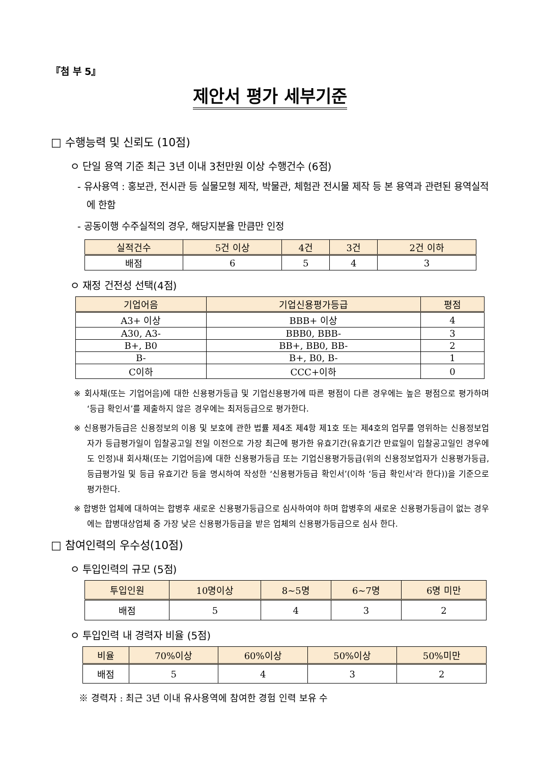『첨 부 5』
제안서 평가 세부기준
□ 수행능력 및 신뢰도 (10점)
ㅇ 단일 용역 기준 최근 3년 이내 3천만원 이상 수행건수 (6점)
- 유사용역 : 홍보관, 전시관 등 실물모형 제작, 박물관, 체험관 전시물 제작 등 본 용역과 관련된 용역실적에 한함
- 공동이행 수주실적의 경우, 해당지분율 만큼만 인정
| 실적건수 | 5건 이상 | 4건 | 3건 | 2건 이하 |
| --- | --- | --- | --- | --- |
| 배점 | 6 | 5 | 4 | 3 |
ㅇ 재정 건전성 선택(4점)
| 기업어음 | 기업신용평가등급 | 평점 |
| --- | --- | --- |
| A3+ 이상 | BBB+ 이상 | 4 |
| A30, A3- | BBB0, BBB- | 3 |
| B+, B0 | BB+, BB0, BB- | 2 |
| B- | B+, B0, B- | 1 |
| C이하 | CCC+이하 | 0 |
※ 회사채(또는 기업어음)에 대한 신용평가등급 및 기업신용평가에 따른 평점이 다른 경우에는 높은 평점으로 평가하며 ‘등급 확인서’를 제출하지 않은 경우에는 최저등급으로 평가한다.
※ 신용평가등급은 신용정보의 이용 및 보호에 관한 법률 제4조 제4항 제1호 또는 제4호의 업무를 영위하는 신용정보업자가 등급평가일이 입찰공고일 전일 이전으로 가장 최근에 평가한 유효기간(유효기간 만료일이 입찰공고일인 경우에도 인정)내 회사채(또는 기업어음)에 대한 신용평가등급 또는 기업신용평가등급(위의 신용정보업자가 신용평가등급, 등급평가일 및 등급 유효기간 등을 명시하여 작성한 ‘신용평가등급 확인서’(이하 ‘등급 확인서’라 한다))을 기준으로 평가한다.
※ 합병한 업체에 대하여는 합병후 새로운 신용평가등급으로 심사하여야 하며 합병후의 새로운 신용평가등급이 없는 경우에는 합병대상업체 중 가장 낮은 신용평가등급을 받은 업체의 신용평가등급으로 심사 한다.
□ 참여인력의 우수성(10점)
ㅇ 투입인력의 규모 (5점)
| 투입인원 | 10명이상 | 8~5명 | 6~7명 | 6명 미만 |
| --- | --- | --- | --- | --- |
| 배점 | 5 | 4 | 3 | 2 |
ㅇ 투입인력 내 경력자 비율 (5점)
| 비율 | 70%이상 | 60%이상 | 50%이상 | 50%미만 |
| --- | --- | --- | --- | --- |
| 배점 | 5 | 4 | 3 | 2 |
※ 경력자 : 최근 3년 이내 유사용역에 참여한 경험 인력 보유 수